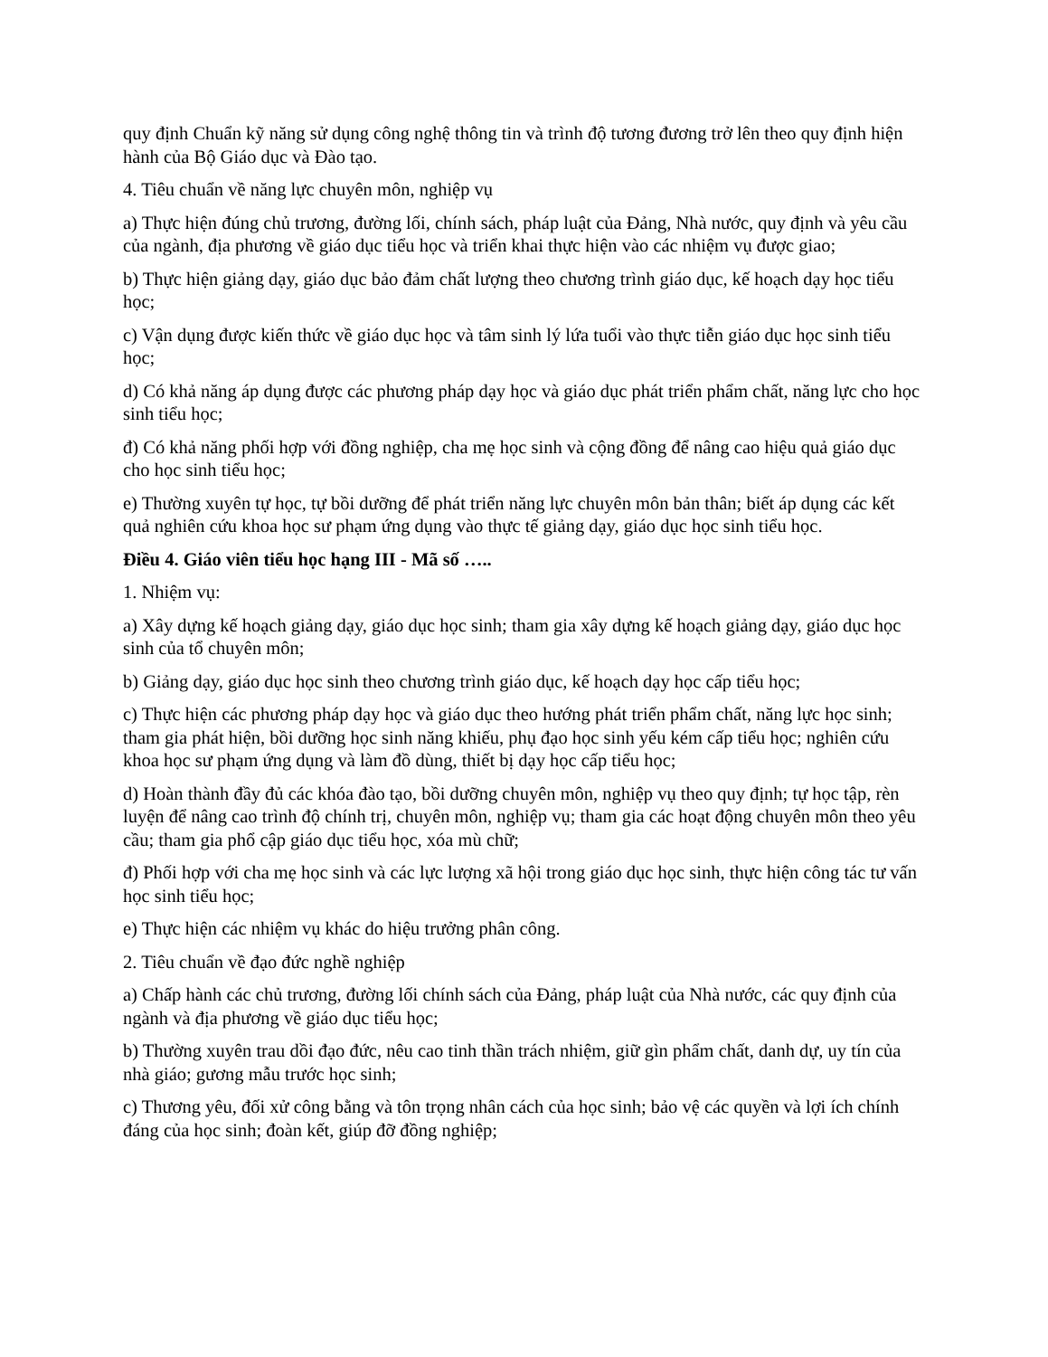quy định Chuẩn kỹ năng sử dụng công nghệ thông tin và trình độ tương đương trở lên theo quy định hiện hành của Bộ Giáo dục và Đào tạo.
4. Tiêu chuẩn về năng lực chuyên môn, nghiệp vụ
a) Thực hiện đúng chủ trương, đường lối, chính sách, pháp luật của Đảng, Nhà nước, quy định và yêu cầu của ngành, địa phương về giáo dục tiểu học và triển khai thực hiện vào các nhiệm vụ được giao;
b) Thực hiện giảng dạy, giáo dục bảo đảm chất lượng theo chương trình giáo dục, kế hoạch dạy học tiểu học;
c) Vận dụng được kiến thức về giáo dục học và tâm sinh lý lứa tuổi vào thực tiễn giáo dục học sinh tiểu học;
d) Có khả năng áp dụng được các phương pháp dạy học và giáo dục phát triển phẩm chất, năng lực cho học sinh tiểu học;
đ) Có khả năng phối hợp với đồng nghiệp, cha mẹ học sinh và cộng đồng để nâng cao hiệu quả giáo dục cho học sinh tiểu học;
e) Thường xuyên tự học, tự bồi dưỡng để phát triển năng lực chuyên môn bản thân; biết áp dụng các kết quả nghiên cứu khoa học sư phạm ứng dụng vào thực tế giảng dạy, giáo dục học sinh tiểu học.
Điều 4. Giáo viên tiểu học hạng III - Mã số …..
1. Nhiệm vụ:
a) Xây dựng kế hoạch giảng dạy, giáo dục học sinh; tham gia xây dựng kế hoạch giảng dạy, giáo dục học sinh của tổ chuyên môn;
b) Giảng dạy, giáo dục học sinh theo chương trình giáo dục, kế hoạch dạy học cấp tiểu học;
c) Thực hiện các phương pháp dạy học và giáo dục theo hướng phát triển phẩm chất, năng lực học sinh; tham gia phát hiện, bồi dưỡng học sinh năng khiếu, phụ đạo học sinh yếu kém cấp tiểu học; nghiên cứu khoa học sư phạm ứng dụng và làm đồ dùng, thiết bị dạy học cấp tiểu học;
d) Hoàn thành đầy đủ các khóa đào tạo, bồi dưỡng chuyên môn, nghiệp vụ theo quy định; tự học tập, rèn luyện để nâng cao trình độ chính trị, chuyên môn, nghiệp vụ; tham gia các hoạt động chuyên môn theo yêu cầu; tham gia phổ cập giáo dục tiểu học, xóa mù chữ;
đ) Phối hợp với cha mẹ học sinh và các lực lượng xã hội trong giáo dục học sinh, thực hiện công tác tư vấn học sinh tiểu học;
e) Thực hiện các nhiệm vụ khác do hiệu trưởng phân công.
2. Tiêu chuẩn về đạo đức nghề nghiệp
a) Chấp hành các chủ trương, đường lối chính sách của Đảng, pháp luật của Nhà nước, các quy định của ngành và địa phương về giáo dục tiểu học;
b) Thường xuyên trau dồi đạo đức, nêu cao tinh thần trách nhiệm, giữ gìn phẩm chất, danh dự, uy tín của nhà giáo; gương mẫu trước học sinh;
c) Thương yêu, đối xử công bằng và tôn trọng nhân cách của học sinh; bảo vệ các quyền và lợi ích chính đáng của học sinh; đoàn kết, giúp đỡ đồng nghiệp;